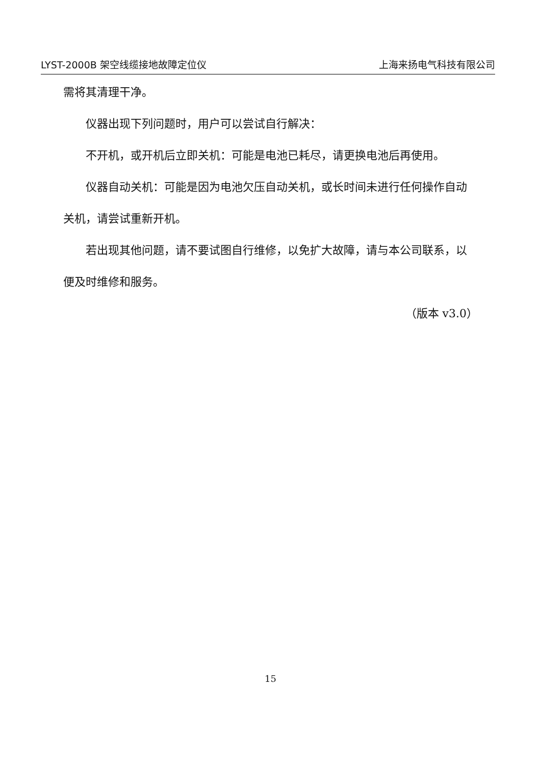LYST-2000B 架空线缆接地故障定位仪 上海来扬电气科技有限公司
需将其清理干净。
仪器出现下列问题时，用户可以尝试自行解决：
不开机，或开机后立即关机：可能是电池已耗尽，请更换电池后再使用。
仪器自动关机：可能是因为电池欠压自动关机，或长时间未进行任何操作自动关机，请尝试重新开机。
若出现其他问题，请不要试图自行维修，以免扩大故障，请与本公司联系，以便及时维修和服务。
（版本 v3.0）
15